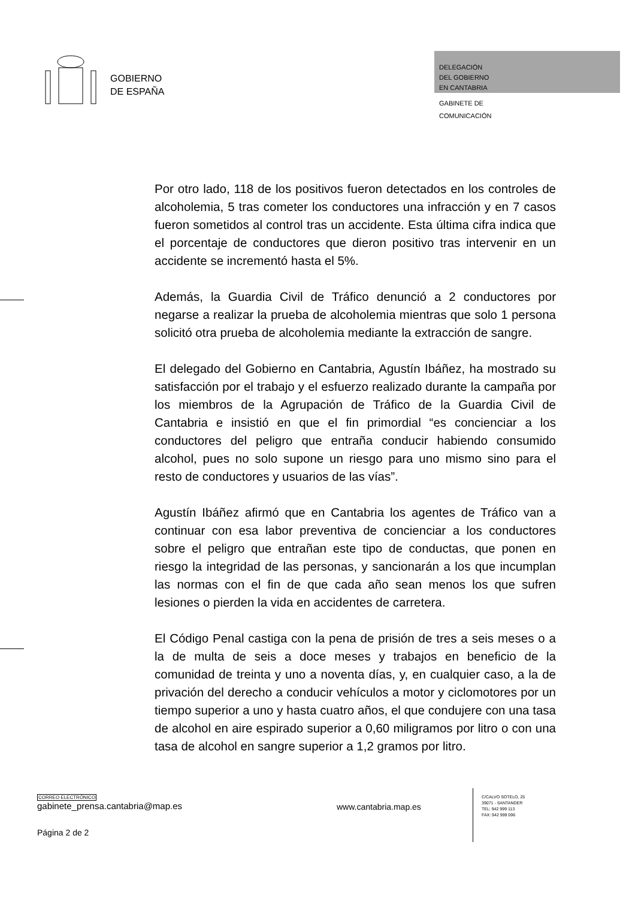GOBIERNO
DE ESPAÑA
DELEGACIÓN
DEL GOBIERNO
EN CANTABRIA
GABINETE DE
COMUNICACIÓN
Por otro lado, 118 de los positivos fueron detectados en los controles de alcoholemia, 5 tras cometer los conductores una infracción y en 7 casos fueron sometidos al control tras un accidente. Esta última cifra indica que el porcentaje de conductores que dieron positivo tras intervenir en un accidente se incrementó hasta el 5%.
Además, la Guardia Civil de Tráfico denunció a 2 conductores por negarse a realizar la prueba de alcoholemia mientras que solo 1 persona solicitó otra prueba de alcoholemia mediante la extracción de sangre.
El delegado del Gobierno en Cantabria, Agustín Ibáñez, ha mostrado su satisfacción por el trabajo y el esfuerzo realizado durante la campaña por los miembros de la Agrupación de Tráfico de la Guardia Civil de Cantabria e insistió en que el fin primordial “es concienciar a los conductores del peligro que entraña conducir habiendo consumido alcohol, pues no solo supone un riesgo para uno mismo sino para el resto de conductores y usuarios de las vías”.
Agustín Ibáñez afirmó que en Cantabria los agentes de Tráfico van a continuar con esa labor preventiva de concienciar a los conductores sobre el peligro que entrañan este tipo de conductas, que ponen en riesgo la integridad de las personas, y sancionarán a los que incumplan las normas con el fin de que cada año sean menos los que sufren lesiones o pierden la vida en accidentes de carretera.
El Código Penal castiga con la pena de prisión de tres a seis meses o a la de multa de seis a doce meses y trabajos en beneficio de la comunidad de treinta y uno a noventa días, y, en cualquier caso, a la de privación del derecho a conducir vehículos a motor y ciclomotores por un tiempo superior a uno y hasta cuatro años, el que condujere con una tasa de alcohol en aire espirado superior a 0,60 miligramos por litro o con una tasa de alcohol en sangre superior a 1,2 gramos por litro.
CORREO ELECTRÓNICO
gabinete_prensa.cantabria@map.es
www.cantabria.map.es
Página 2 de 2
C/CALVO SOTELO, 25
39071 - SANTANDER
TEL: 942 999 113
FAX: 942 999 096